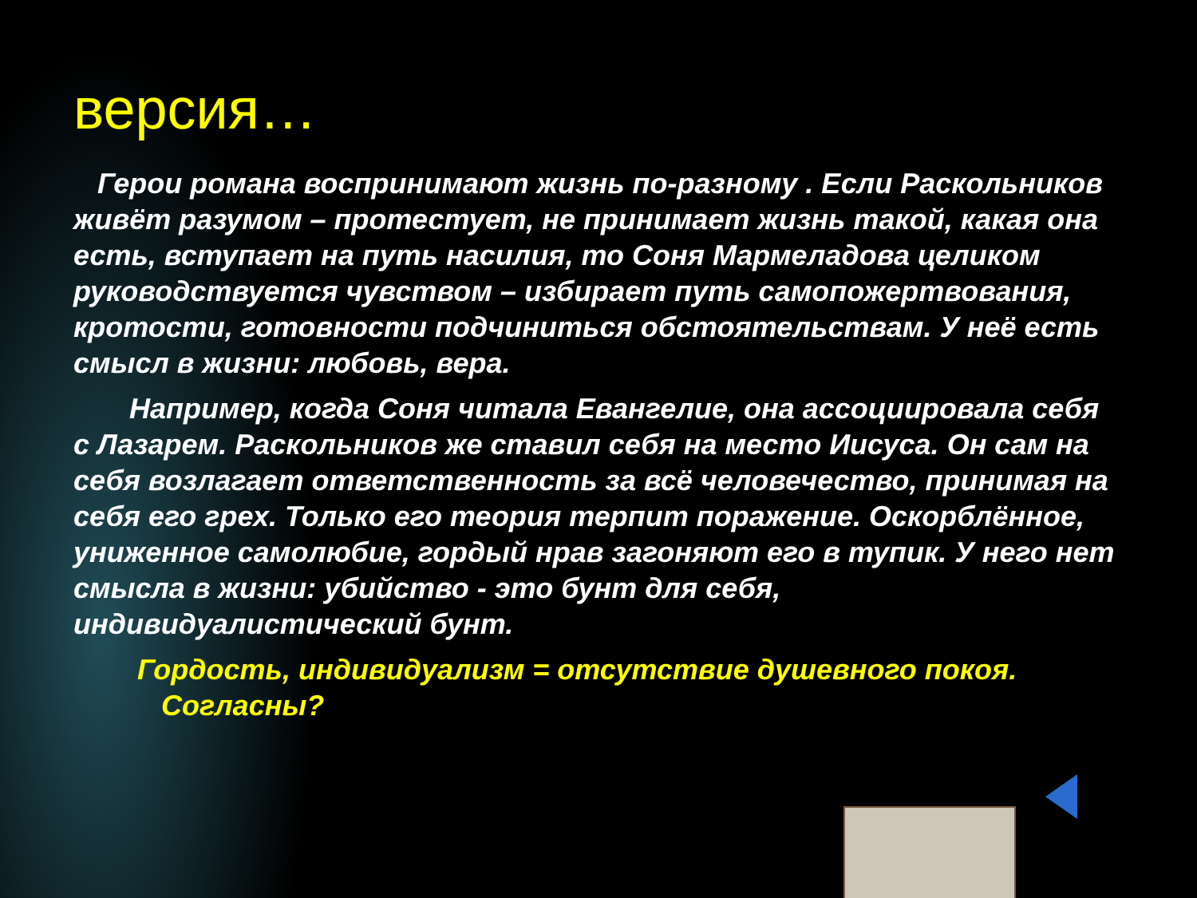версия…
Герои романа воспринимают жизнь по-разному . Если Раскольников живёт разумом – протестует, не принимает жизнь такой, какая она есть, вступает на путь насилия, то Соня Мармеладова целиком руководствуется чувством – избирает путь самопожертвования, кротости, готовности подчиниться обстоятельствам. У неё есть смысл в жизни: любовь, вера.
Например, когда Соня читала Евангелие, она ассоциировала себя с Лазарем. Раскольников же ставил себя на место Иисуса. Он сам на себя возлагает ответственность за всё человечество, принимая на себя его грех. Только его теория терпит поражение. Оскорблённое, униженное самолюбие, гордый нрав загоняют его в тупик. У него нет смысла в жизни: убийство - это бунт для себя, индивидуалистический бунт.
Гордость, индивидуализм = отсутствие душевного покоя. Согласны?